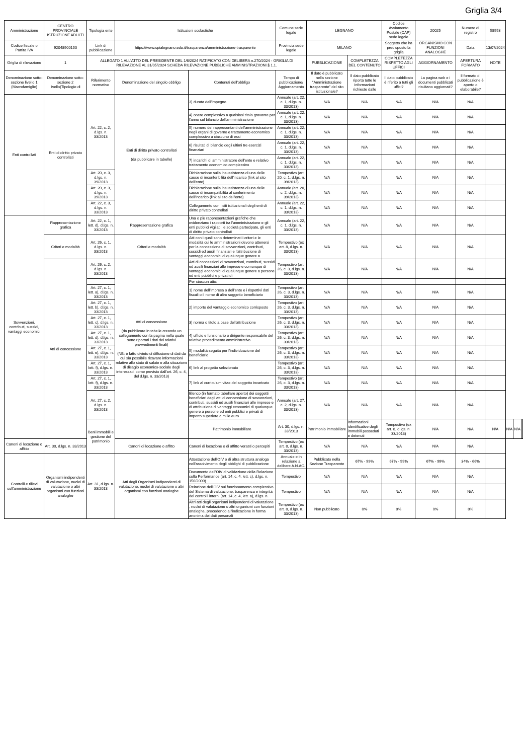Griglia 3/4
| Amministrazione | CENTRO PROVINCIALE ISTRUZIONE ADULTI | Tipologia ente | Istituzioni scolastiche | | Comune sede legale | LEGNANO | | Codice Avviamento Postale (CAP) sede legale | 20025 | Numero di registro | 58953 | | | |
| Codice fiscale o Partita IVA | 92048900150 | Link di pubblicazione | https://www.cpialegnano.edu.it/trasparenza/amministrazione-trasparente | | Provincia sede legale | MILANO | | Soggetto che ha predisposto la griglia | ORGANISMO CON FUNZIONI ANALOGHE | Data | 13/07/2024 | | | |
| Griglia di rilevazione | 1 | ALLEGATO 1 ALL'ATTO DEL PRESIDENTE DEL 1/6/2024 RATIFICATO CON DELIBERA n.270/2024 - GRIGLIA DI RILEVAZIONE AL 31/05/2024 SCHEDA RILEVAZIONE PUBBLICHE AMMINISTRAZIIONI § 1.1. | | | | PUBBLICAZIONE | COMPLETEZZA DEL CONTENUTO | COMPLETEZZA RISPETTO AGLI UFFICI | AGGIORNAMENTO | APERTURA FORMATO | NOTE | | | |
| Denominazione sotto-sezione livello 1 (Macrofamiglie) | Denominazione sotto-sezione 2 livello(Tipologie di | Riferimento normativo | Denominazione del singolo obbligo | Contenuti dell'obbligo | Tempo di pubblicazione/ Aggiornamento | Il dato è pubblicato nella sezione "Amministrazione trasparente" del sito istituzionale? | Il dato pubblicato riporta tutte le informazioni richieste dalle | Il dato pubblicato è riferito a tutti gli uffici? | La pagina web e i documenti pubblicati risultano aggiornati? | Il formato di pubblicazione è aperto o elaborabile? | | | | |
| Enti controllati | Enti di diritto privato controllati | Art. 22, c. 2, d.lgs. n. 33/2013 | Enti di diritto privato controllati (da pubblicare in tabelle) | 3) durata dell'impegno | Annuale (art. 22, c. 1, d.lgs. n. 33/2013) | N/A | N/A | N/A | N/A | N/A | | | | |
| | | | | 4) onere complessivo a qualsiasi titolo gravante per l'anno sul bilancio dell'amministrazione | Annuale (art. 22, c. 1, d.lgs. n. 33/2013) | N/A | N/A | N/A | N/A | N/A | | | | |
| | | | | 5) numero dei rappresentanti dell'amministrazione negli organi di governo e trattamento economico complessivo a ciascuno di essi | Annuale (art. 22, c. 1, d.lgs. n. 33/2013) | N/A | N/A | N/A | N/A | N/A | | | | |
| | | | | 6) risultati di bilancio degli ultimi tre esercizi finanziari | Annuale (art. 22, c. 1, d.lgs. n. 33/2013) | N/A | N/A | N/A | N/A | N/A | | | | |
| | | | | 7) incarichi di amministratore dell'ente e relativo trattamento economico complessivo | Annuale (art. 22, c. 1, d.lgs. n. 33/2013) | N/A | N/A | N/A | N/A | N/A | | | | |
| | | Art. 20, c. 3, d.lgs. n. 39/2013 | | Dichiarazione sulla insussistenza di una delle cause di inconferibilità dell'incarico (link al sito dell'ente) | Tempestivo (art. 20, c. 1, d.lgs. n. 39/2013) | N/A | N/A | N/A | N/A | N/A | | | | |
| | | Art. 20, c. 3, d.lgs. n. 39/2013 | | Dichiarazione sulla insussistenza di una delle cause di incompatibilità al conferimento dell'incarico (link al sito dell'ente) | Annuale (art. 20, c. 2, d.lgs. n. 39/2013) | N/A | N/A | N/A | N/A | N/A | | | | |
| | | Art. 22, c. 3, d.lgs. n. 33/2013 | | Collegamento con i siti istituzionali degli enti di diritto privato controllati | Annuale (art. 22, c. 1, d.lgs. n. 33/2013) | N/A | N/A | N/A | N/A | N/A | | | | |
| Sovvenzioni, contributi, sussidi, vantaggi economici | Rappresentazione grafica | Art. 22, c. 1, lett. d), d.lgs. n. 33/2013 | Rappresentazione grafica | Una o più rappresentazioni grafiche che evidenziano i rapporti tra l'amministrazione e gli enti pubblici vigilati, le società partecipate, gli enti di diritto privato controllati | Annuale (art. 22, c. 1, d.lgs. n. 33/2013) | N/A | N/A | N/A | N/A | N/A | | | | |
| | Criteri e modalità | Art. 26, c. 1, d.lgs. n. 33/2013 | Criteri e modalità | Atti con i quali sono determinati i criteri e le modalità cui le amministrazioni devono attenersi per la concessione di sovvenzioni, contributi, sussidi ed ausili finanziari e l'attribuzione di vantaggi economici di qualunque genere a | Tempestivo (ex art. 8, d.lgs. n. 33/2013) | N/A | N/A | N/A | N/A | N/A | | | | |
| | Atti di concessione | Art. 26, c. 2, d.lgs. n. 33/2013 | Atti di concessione (da pubblicare in tabelle creando un collegamento con la pagina nella quale sono riportati i dati dei relativi provvedimenti finali) (NB: è fatto divieto di diffusione di dati da cui sia possibile ricavare informazioni relative allo stato di salute e alla situazione di disagio economico-sociale degli interessati, come previsto dall'art. 26, c. 4, del d.lgs. n. 33/2013) | Atti di concessioni di sovvenzioni, contributi, sussidi ed ausili finanziari alle imprese e comunque di vantaggi economici di qualunque genere a persone ed enti pubblici e privati di | Tempestivo (art. 26, c. 3, d.lgs. n. 33/2013) | N/A | N/A | N/A | N/A | N/A | | | | |
| | | | | Per ciascun atto: | | | | | | | | | | |
| | | Art. 27, c. 1, lett. a), d.lgs. n. 33/2013 | | 1) nome dell'impresa o dell'ente e i rispettivi dati fiscali o il nome di altro soggetto beneficiario | Tempestivo (art. 26, c. 3, d.lgs. n. 33/2013) | N/A | N/A | N/A | N/A | N/A | | | | |
| | | Art. 27, c. 1, lett. b), d.lgs. n. 33/2013 | | 2) importo del vantaggio economico corrisposto | Tempestivo (art. 26, c. 3, d.lgs. n. 33/2013) | N/A | N/A | N/A | N/A | N/A | | | | |
| | | Art. 27, c. 1, lett. c), d.lgs. n. 33/2013 | | 3) norma o titolo a base dell'attribuzione | Tempestivo (art. 26, c. 3, d.lgs. n. 33/2013) | N/A | N/A | N/A | N/A | N/A | | | | |
| | | Art. 27, c. 1, lett. d), d.lgs. n. 33/2013 | | 4) ufficio e funzionario o dirigente responsabile del relativo procedimento amministrativo | Tempestivo (art. 26, c. 3, d.lgs. n. 33/2013) | N/A | N/A | N/A | N/A | N/A | | | | |
| | | Art. 27, c. 1, lett. e), d.lgs. n. 33/2013 | | 5) modalità seguita per l'individuazione del beneficiario | Tempestivo (art. 26, c. 3, d.lgs. n. 33/2013) | N/A | N/A | N/A | N/A | N/A | | | | |
| | | Art. 27, c. 1, lett. f), d.lgs. n. 33/2013 | | 6) link al progetto selezionato | Tempestivo (art. 26, c. 3, d.lgs. n. 33/2013) | N/A | N/A | N/A | N/A | N/A | | | | |
| | | Art. 27, c. 1, lett. f), d.lgs. n. 33/2013 | | 7) link al curriculum vitae del soggetto incaricato | Tempestivo (art. 26, c. 3, d.lgs. n. 33/2013) | N/A | N/A | N/A | N/A | N/A | | | | |
| | | Art. 27, c. 2, d.lgs. n. 33/2013 | | Elenco (in formato tabellare aperto) dei soggetti beneficiari degli atti di concessione di sovvenzioni, contributi, sussidi ed ausili finanziari alle imprese e di attribuzione di vantaggi economici di qualunque genere a persone ed enti pubblici e privati di importo superiore a mille euro | Annuale (art. 27, c. 2, d.lgs. n. 33/2013) | N/A | N/A | N/A | N/A | N/A | | | | |
| | | Beni immobili e gestione del patrimonio | | Patrimonio immobiliare | Art. 30, d.lgs. n. 33/2013 | Patrimonio immobiliare | Informazioni identificative degli immobili posseduti e detenuti | Tempestivo (ex art. 8, d.lgs. n. 33/2013) | N/A | N/A | N/A | N/A | N/A | |
| Canoni di locazione o affitto | Art. 30, d.lgs. n. 33/2013 | | Canoni di locazione o affitto | Canoni di locazione o di affitto versati o percepiti | Tempestivo (ex art. 8, d.lgs. n. 33/2013) | N/A | N/A | N/A | N/A | N/A | | | | |
| Controlli e rilievi sull'amministrazione | Organismi indipendenti di valutazione, nuclei di valutazione o altri organismi con funzioni analoghe | Art. 31, d.lgs. n. 33/2013 | Atti degli Organismi indipendenti di valutazione, nuclei di valutazione o altri organismi con funzioni analoghe | Attestazione dell'OIV o di altra struttura analoga nell'assolvimento degli obblighi di pubblicazione | Annuale e in relazione a delibere A.N.AC. | Pubblicato nella Sezione Trasparente | 67% - 99% | 67% - 99% | 67% - 99% | 34% - 66% | | | | |
| | | | | Documento dell'OIV di validazione della Relazione sulla Performance (art. 14, c. 4, lett. c), d.lgs. n. 150/2009) | Tempestivo | N/A | N/A | N/A | N/A | N/A | | | | |
| | | | | Relazione dell'OIV sul funzionamento complessivo del Sistema di valutazione, trasparenza e integrità dei controlli interni (art. 14, c. 4, lett. a), d.lgs. n. | Tempestivo | N/A | N/A | N/A | N/A | N/A | | | | |
| | | | | Altri atti degli organismi indipendenti di valutazione , nuclei di valutazione o altri organismi con funzioni analoghe, procedendo all'indicazione in forma anonima dei dati personali | Tempestivo (ex art. 8, d.lgs. n. 33/2013) | Non pubblicato | 0% | 0% | 0% | 0% | | | | |